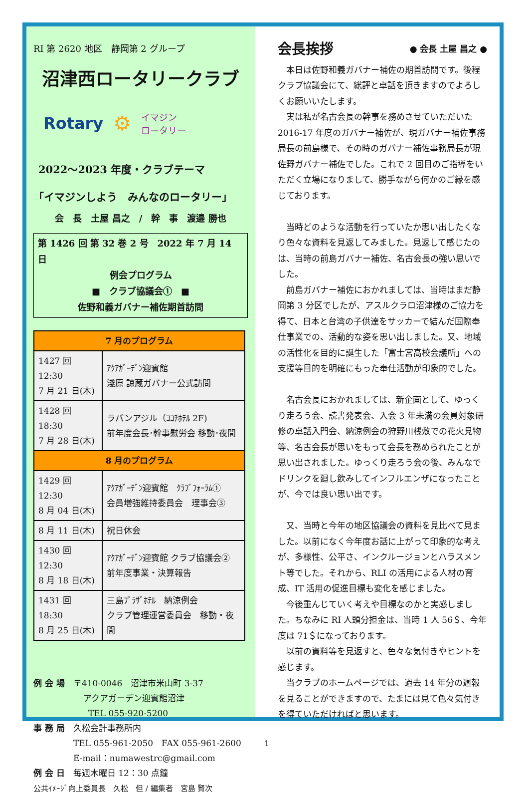RI 第 2620 地区　静岡第 2 グループ
沼津西ロータリークラブ
Rotary ⚙ イマジン
ロータリー
2022～2023 年度・クラブテーマ
「イマジンしよう　みんなのロータリー」
会　長　土屋 昌之　/　幹　事　渡邉 勝也
第 1426 回 第 32 巻 2 号　2022 年 7 月 14 日
例会プログラム
■　クラブ協議会①　■
佐野和義ガバナー補佐期首訪問
| 7 月のプログラム | |
| --- | --- |
| 1427 回 12:30 7 月 21 日(木) | ｱｸｱｶﾞｰﾃﾞﾝ迎賓館 淺原 諒蔵ガバナー公式訪問 |
| 1428 回 18:30 7 月 28 日(木) | ラパンアジル（ｺｺﾁﾎﾃﾙ 2F) 前年度会長･幹事慰労会 移動･夜間 |
| 8 月のプログラム | |
| 1429 回 12:30 8 月 04 日(木) | ｱｸｱｶﾞｰﾃﾞﾝ迎賓館 ｸﾗﾌﾞﾌｫｰﾗﾑ① 会員増強維持委員会 理事会③ |
| 8 月 11 日(木) | 祝日休会 |
| 1430 回 12:30 8 月 18 日(木) | ｱｸｱｶﾞｰﾃﾞﾝ迎賓館 クラブ協議会② 前年度事業・決算報告 |
| 1431 回 18:30 8 月 25 日(木) | 三島ﾌﾟﾗｻﾞﾎﾃﾙ 納涼例会 クラブ管理運営委員会 移動・夜間 |
例 会 場　〒410-0046　沼津市米山町 3-37
アクアガーデン迎賓館沼津
TEL 055-920-5200
事 務 局　久松会計事務所内
TEL 055-961-2050　FAX 055-961-2600
E-mail：numawestrc@gmail.com
例 会 日　毎週木曜日 12：30 点鐘
公共ｲﾒｰｼﾞ向上委員長　久松　但 / 編集者　宮島 賢次
会長挨拶 ● 会長 土屋 昌之 ●
本日は佐野和義ガバナー補佐の期首訪問です。後程クラブ協議会にて、総評と卓話を頂きますのでよろしくお願いいたします。
実は私が名古会長の幹事を務めさせていただいた 2016-17 年度のガバナー補佐が、現ガバナー補佐事務局長の前島様で、その時のガバナー補佐事務局長が現佐野ガバナー補佐でした。これで 2 回目のご指導をいただく立場になりまして、勝手ながら何かのご縁を感じております。
当時どのような活動を行っていたか思い出したくなり色々な資料を見返してみました。見返して感じたのは、当時の前島ガバナー補佐、名古会長の強い思いでした。
前島ガバナー補佐におかれましては、当時はまだ静岡第 3 分区でしたが、アスルクラロ沼津様のご協力を得て、日本と台湾の子供達をサッカーで結んだ国際奉仕事業での、活動的な姿を思い出しました。又、地域の活性化を目的に誕生した「富士宮高校会議所」への支援等目的を明確にもった奉仕活動が印象的でした。
名古会長におかれましては、新企画として、ゆっくり走ろう会、読書発表会、入会 3 年未満の会員対象研修の卓話入門会、納涼例会の狩野川桟敷での花火見物等、名古会長が思いをもって会長を務められたことが思い出されました。ゆっくり走ろう会の後、みんなでドリンクを廻し飲みしてインフルエンザになったことが、今では良い思い出です。
又、当時と今年の地区協議会の資料を見比べて見ました。以前になく今年度お話に上がって印象的な考えが、多様性、公平さ、インクルージョンとハラスメント等でした。それから、RLI の活用による人材の育成、IT 活用の促進目標も変化を感じました。
今後重んじていく考えや目標なのかと実感しました。ちなみに RI 人頭分担金は、当時 1 人 56＄、今年度は 71＄になっております。
以前の資料等を見返すと、色々な気付きやヒントを感じます。
当クラブのホームページでは、過去 14 年分の週報を見ることができますので、たまには見て色々気付きを得ていただければと思います。
1